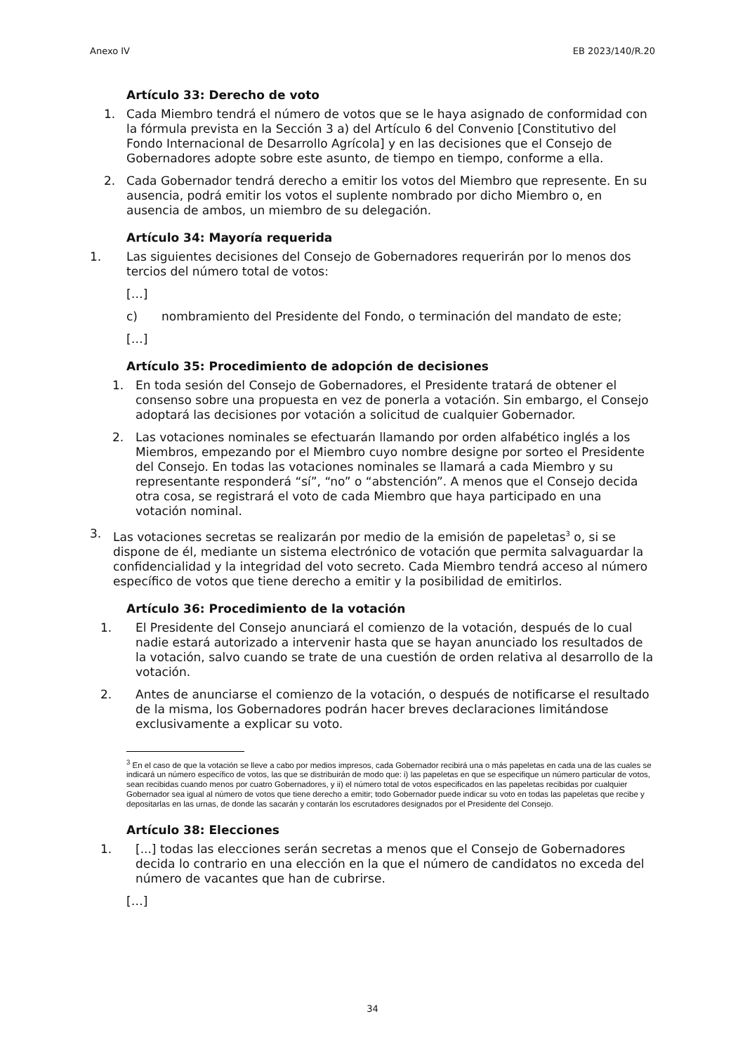Anexo IV EB 2023/140/R.20
Artículo 33: Derecho de voto
1. Cada Miembro tendrá el número de votos que se le haya asignado de conformidad con la fórmula prevista en la Sección 3 a) del Artículo 6 del Convenio [Constitutivo del Fondo Internacional de Desarrollo Agrícola] y en las decisiones que el Consejo de Gobernadores adopte sobre este asunto, de tiempo en tiempo, conforme a ella.
2. Cada Gobernador tendrá derecho a emitir los votos del Miembro que represente. En su ausencia, podrá emitir los votos el suplente nombrado por dicho Miembro o, en ausencia de ambos, un miembro de su delegación.
Artículo 34: Mayoría requerida
1. Las siguientes decisiones del Consejo de Gobernadores requerirán por lo menos dos tercios del número total de votos:
[…]
c) nombramiento del Presidente del Fondo, o terminación del mandato de este;
[…]
Artículo 35: Procedimiento de adopción de decisiones
1. En toda sesión del Consejo de Gobernadores, el Presidente tratará de obtener el consenso sobre una propuesta en vez de ponerla a votación. Sin embargo, el Consejo adoptará las decisiones por votación a solicitud de cualquier Gobernador.
2. Las votaciones nominales se efectuarán llamando por orden alfabético inglés a los Miembros, empezando por el Miembro cuyo nombre designe por sorteo el Presidente del Consejo. En todas las votaciones nominales se llamará a cada Miembro y su representante responderá “sí”, “no” o “abstención”. A menos que el Consejo decida otra cosa, se registrará el voto de cada Miembro que haya participado en una votación nominal.
3. Las votaciones secretas se realizarán por medio de la emisión de papeletas<sup>3</sup> o, si se dispone de él, mediante un sistema electrónico de votación que permita salvaguardar la confidencialidad y la integridad del voto secreto. Cada Miembro tendrá acceso al número específico de votos que tiene derecho a emitir y la posibilidad de emitirlos.
Artículo 36: Procedimiento de la votación
1. El Presidente del Consejo anunciará el comienzo de la votación, después de lo cual nadie estará autorizado a intervenir hasta que se hayan anunciado los resultados de la votación, salvo cuando se trate de una cuestión de orden relativa al desarrollo de la votación.
2. Antes de anunciarse el comienzo de la votación, o después de notificarse el resultado de la misma, los Gobernadores podrán hacer breves declaraciones limitándose exclusivamente a explicar su voto.
<sup>3</sup> En el caso de que la votación se lleve a cabo por medios impresos, cada Gobernador recibirá una o más papeletas en cada una de las cuales se indicará un número específico de votos, las que se distribuirán de modo que: i) las papeletas en que se especifique un número particular de votos, sean recibidas cuando menos por cuatro Gobernadores, y ii) el número total de votos especificados en las papeletas recibidas por cualquier Gobernador sea igual al número de votos que tiene derecho a emitir; todo Gobernador puede indicar su voto en todas las papeletas que recibe y depositarlas en las urnas, de donde las sacarán y contarán los escrutadores designados por el Presidente del Consejo.
Artículo 38: Elecciones
1. [...] todas las elecciones serán secretas a menos que el Consejo de Gobernadores decida lo contrario en una elección en la que el número de candidatos no exceda del número de vacantes que han de cubrirse.
[…]
34